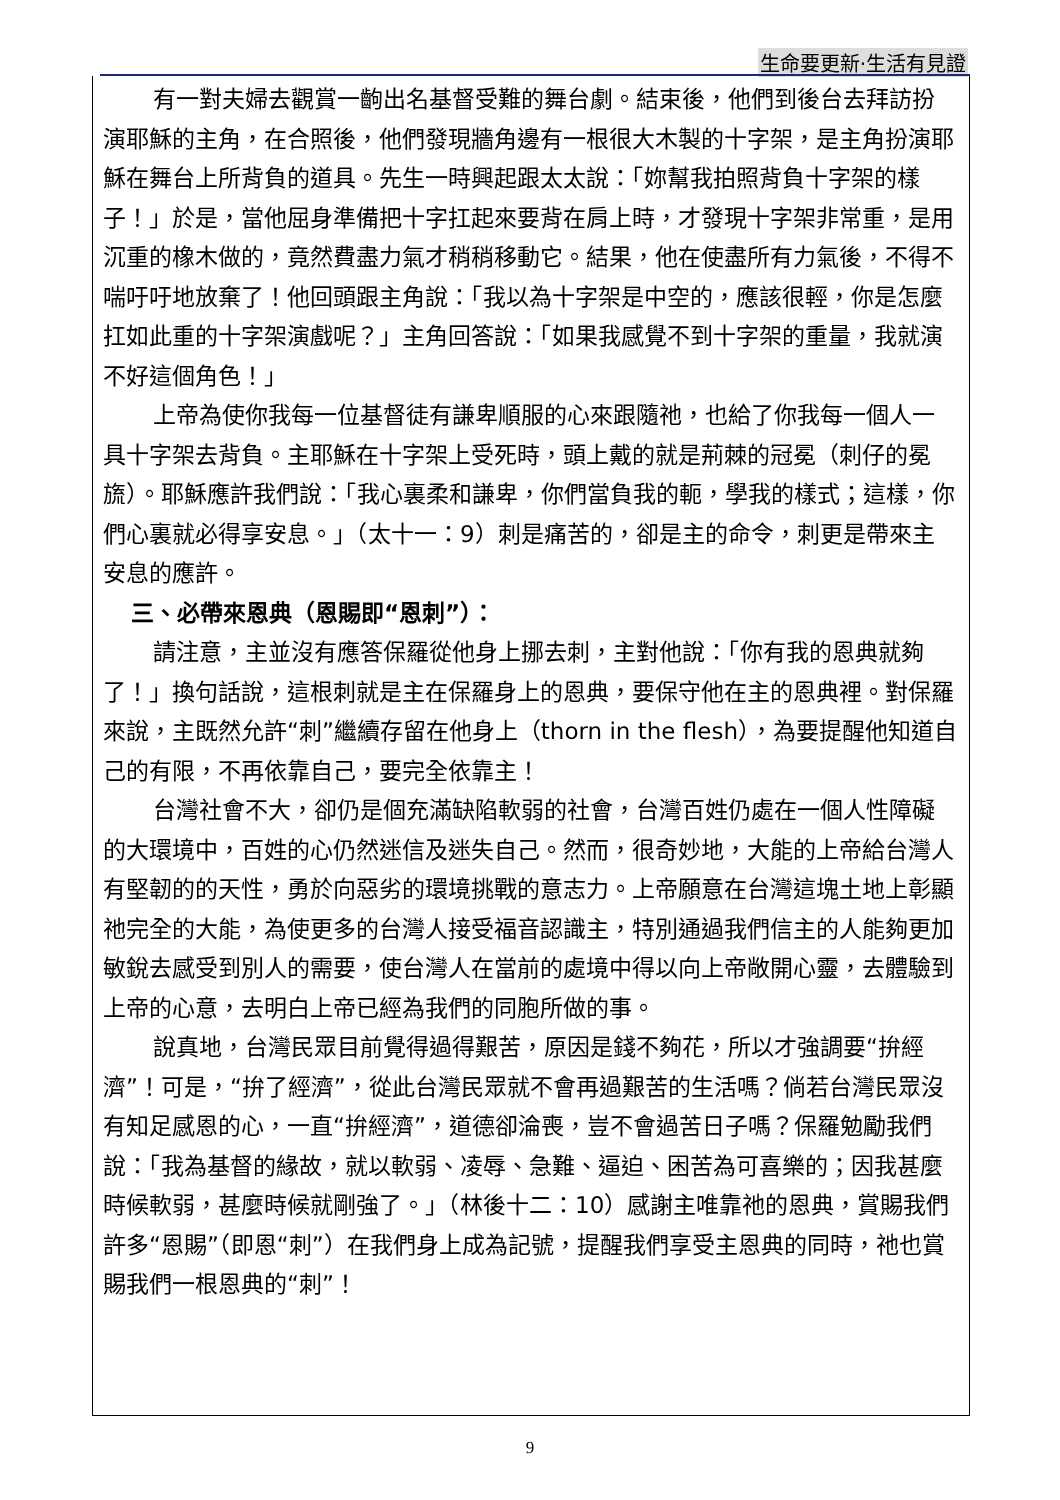生命要更新‧生活有見證
有一對夫婦去觀賞一齣出名基督受難的舞台劇。結束後，他們到後台去拜訪扮演耶穌的主角，在合照後，他們發現牆角邊有一根很大木製的十字架，是主角扮演耶穌在舞台上所背負的道具。先生一時興起跟太太說：「妳幫我拍照背負十字架的樣子！」於是，當他屈身準備把十字扛起來要背在肩上時，才發現十字架非常重，是用沉重的橡木做的，竟然費盡力氣才稍稍移動它。結果，他在使盡所有力氣後，不得不喘吁吁地放棄了！他回頭跟主角說：「我以為十字架是中空的，應該很輕，你是怎麼扛如此重的十字架演戲呢？」主角回答說：「如果我感覺不到十字架的重量，我就演不好這個角色！」
上帝為使你我每一位基督徒有謙卑順服的心來跟隨祂，也給了你我每一個人一具十字架去背負。主耶穌在十字架上受死時，頭上戴的就是荊棘的冠冕（刺仔的冕旒）。耶穌應許我們說：「我心裏柔和謙卑，你們當負我的軛，學我的樣式；這樣，你們心裏就必得享安息。」（太十一：9）刺是痛苦的，卻是主的命令，刺更是帶來主安息的應許。
三、必帶來恩典（恩賜即“恩刺”）：
請注意，主並沒有應答保羅從他身上挪去刺，主對他說：「你有我的恩典就夠了！」換句話說，這根刺就是主在保羅身上的恩典，要保守他在主的恩典裡。對保羅來說，主既然允許“刺”繼續存留在他身上（thorn in the flesh），為要提醒他知道自己的有限，不再依靠自己，要完全依靠主！
台灣社會不大，卻仍是個充滿缺陷軟弱的社會，台灣百姓仍處在一個人性障礙的大環境中，百姓的心仍然迷信及迷失自己。然而，很奇妙地，大能的上帝給台灣人有堅韌的的天性，勇於向惡劣的環境挑戰的意志力。上帝願意在台灣這塊土地上彰顯祂完全的大能，為使更多的台灣人接受福音認識主，特別通過我們信主的人能夠更加敏銳去感受到別人的需要，使台灣人在當前的處境中得以向上帝敞開心靈，去體驗到上帝的心意，去明白上帝已經為我們的同胞所做的事。
說真地，台灣民眾目前覺得過得艱苦，原因是錢不夠花，所以才強調要“拚經濟”！可是，“拚了經濟”，從此台灣民眾就不會再過艱苦的生活嗎？倘若台灣民眾沒有知足感恩的心，一直“拚經濟”，道德卻淪喪，豈不會過苦日子嗎？保羅勉勵我們說：「我為基督的緣故，就以軟弱、凌辱、急難、逼迫、困苦為可喜樂的；因我甚麼時候軟弱，甚麼時候就剛強了。」（林後十二：10）感謝主唯靠祂的恩典，賞賜我們許多“恩賜”（即恩“刺”）在我們身上成為記號，提醒我們享受主恩典的同時，祂也賞賜我們一根恩典的“刺”！
9